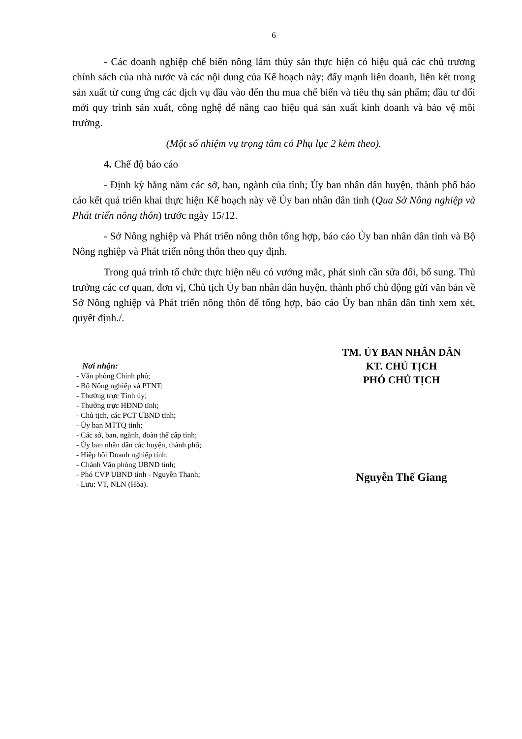6
- Các doanh nghiệp chế biến nông lâm thủy sản thực hiện có hiệu quả các chủ trương chính sách của nhà nước và các nội dung của Kế hoạch này; đẩy mạnh liên doanh, liên kết trong sản xuất từ cung ứng các dịch vụ đầu vào đến thu mua chế biến và tiêu thụ sản phẩm; đầu tư đổi mới quy trình sản xuất, công nghệ để nâng cao hiệu quả sản xuất kinh doanh và bảo vệ môi trường.
(Một số nhiệm vụ trọng tâm có Phụ lục 2 kèm theo).
4. Chế độ báo cáo
- Định kỳ hằng năm các sở, ban, ngành của tỉnh; Ủy ban nhân dân huyện, thành phố báo cáo kết quả triển khai thực hiện Kế hoạch này về Ủy ban nhân dân tỉnh (Qua Sở Nông nghiệp và Phát triển nông thôn) trước ngày 15/12.
- Sở Nông nghiệp và Phát triển nông thôn tổng hợp, báo cáo Ủy ban nhân dân tỉnh và Bộ Nông nghiệp và Phát triển nông thôn theo quy định.
Trong quá trình tổ chức thực hiện nếu có vướng mắc, phát sinh cần sửa đổi, bổ sung. Thủ trưởng các cơ quan, đơn vị, Chủ tịch Ủy ban nhân dân huyện, thành phố chủ động gửi văn bản về Sở Nông nghiệp và Phát triển nông thôn để tổng hợp, báo cáo Ủy ban nhân dân tỉnh xem xét, quyết định./.
Nơi nhận:
- Văn phòng Chính phủ;
- Bộ Nông nghiệp và PTNT;
- Thường trực Tỉnh ủy;
- Thường trực HĐND tỉnh;
- Chủ tịch, các PCT UBND tỉnh;
- Ủy ban MTTQ tỉnh;
- Các sở, ban, ngành, đoàn thể cấp tỉnh;
- Ủy ban nhân dân các huyện, thành phố;
- Hiệp hội Doanh nghiệp tỉnh;
- Chánh Văn phòng UBND tỉnh;
- Phó CVP UBND tỉnh - Nguyễn Thanh;
- Lưu: VT, NLN (Hòa).
TM. ỦY BAN NHÂN DÂN
KT. CHỦ TỊCH
PHÓ CHỦ TỊCH
Nguyễn Thế Giang